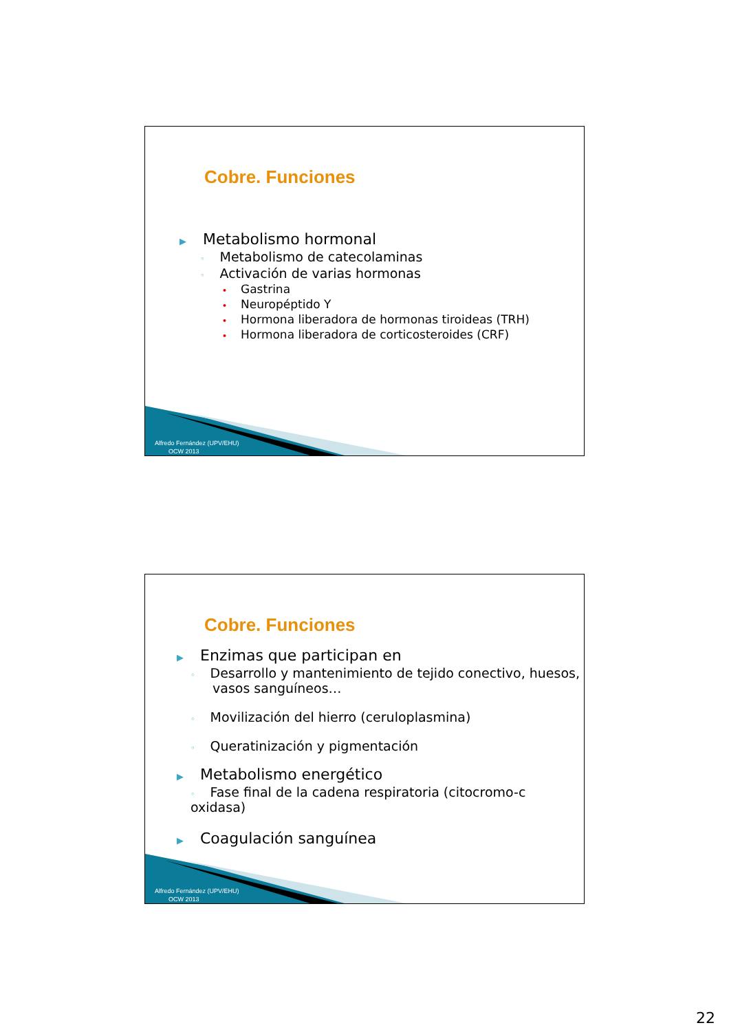Cobre. Funciones
▶ Metabolismo hormonal
◦ Metabolismo de catecolaminas
◦ Activación de varias hormonas
• Gastrina
• Neuropéptido Y
• Hormona liberadora de hormonas tiroideas (TRH)
• Hormona liberadora de corticosteroides (CRF)
Alfredo Fernández (UPV/EHU)
OCW 2013
Cobre. Funciones
▶ Enzimas que participan en
◦ Desarrollo y mantenimiento de tejido conectivo, huesos, vasos sanguíneos…
◦ Movilización del hierro (ceruloplasmina)
◦ Queratinización y pigmentación
▶ Metabolismo energético
◦ Fase final de la cadena respiratoria (citocromo-c oxidasa)
▶ Coagulación sanguínea
Alfredo Fernández (UPV/EHU)
OCW 2013
22